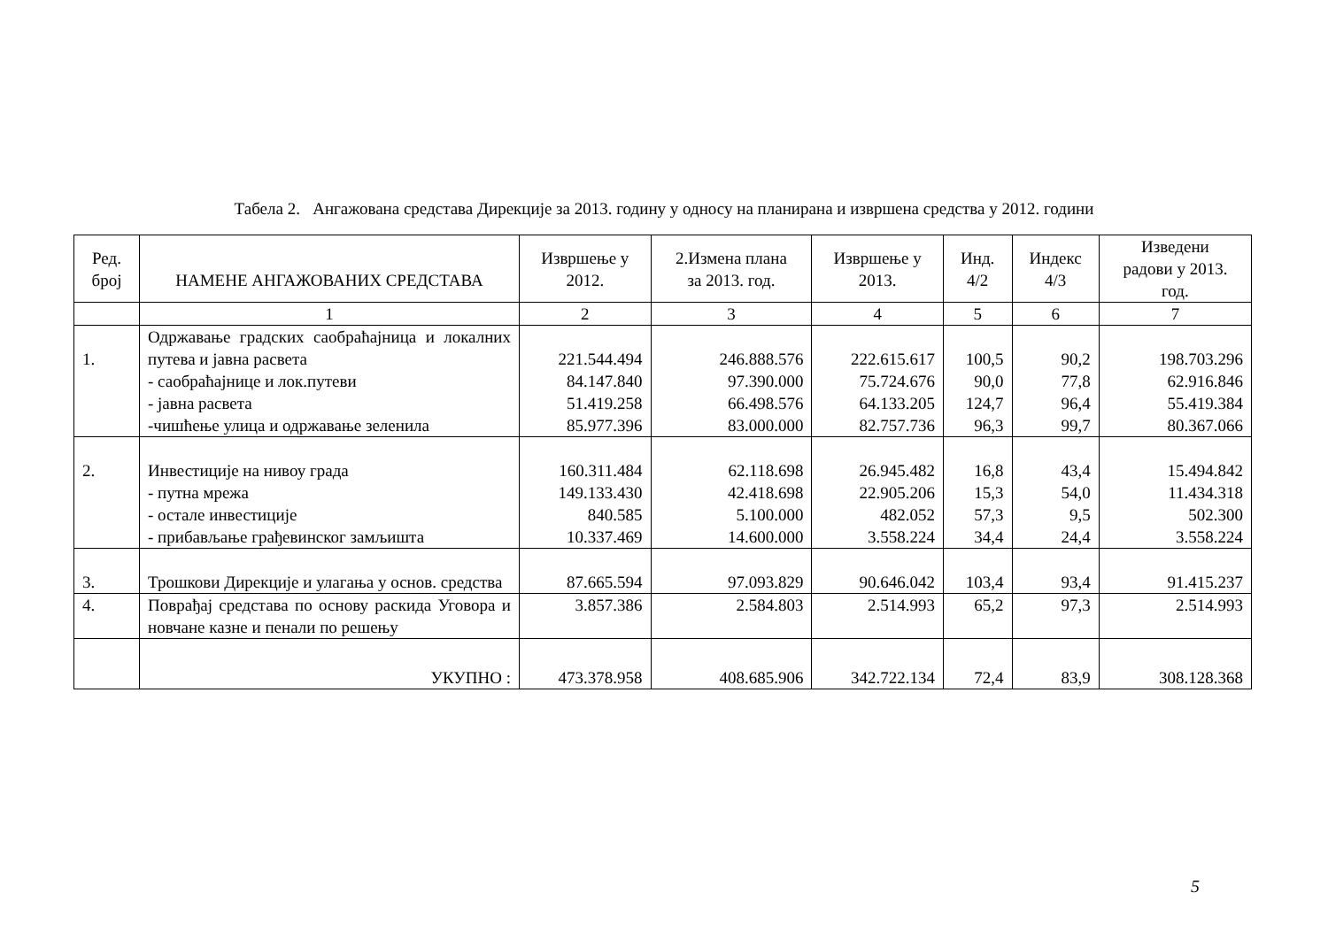Табела 2. Ангажована средстава Дирекције за 2013. годину у односу на планирана и извршена средства у 2012. години
| Ред. број | НАМЕНЕ АНГАЖОВАНИХ СРЕДСТАВА | Извршење у 2012. | 2.Измена плана за 2013. год. | Извршење у 2013. | Инд. 4/2 | Индекс 4/3 | Изведени радови у 2013. год. |
| --- | --- | --- | --- | --- | --- | --- | --- |
| | 1 | 2 | 3 | 4 | 5 | 6 | 7 |
| 1. | Одржавање градских саобраћајница и локалних путева и јавна расвета - саобраћајнице и лок.путеви - јавна расвета -чишћење улица и одржавање зеленила | 221.544.494 84.147.840 51.419.258 85.977.396 | 246.888.576 97.390.000 66.498.576 83.000.000 | 222.615.617 75.724.676 64.133.205 82.757.736 | 100,5 90,0 124,7 96,3 | 90,2 77,8 96,4 99,7 | 198.703.296 62.916.846 55.419.384 80.367.066 |
| 2. | Инвестиције на нивоу града - путна мрежа - остале инвестиције - прибављање грађевинског замљишта | 160.311.484 149.133.430 840.585 10.337.469 | 62.118.698 42.418.698 5.100.000 14.600.000 | 26.945.482 22.905.206 482.052 3.558.224 | 16,8 15,3 57,3 34,4 | 43,4 54,0 9,5 24,4 | 15.494.842 11.434.318 502.300 3.558.224 |
| 3. | Трошкови Дирекције и улагања у основ. средства | 87.665.594 | 97.093.829 | 90.646.042 | 103,4 | 93,4 | 91.415.237 |
| 4. | Поврађај средстава по основу раскида Уговора и новчане казне и пенали по решењу | 3.857.386 | 2.584.803 | 2.514.993 | 65,2 | 97,3 | 2.514.993 |
| | УКУПНО : | 473.378.958 | 408.685.906 | 342.722.134 | 72,4 | 83,9 | 308.128.368 |
5